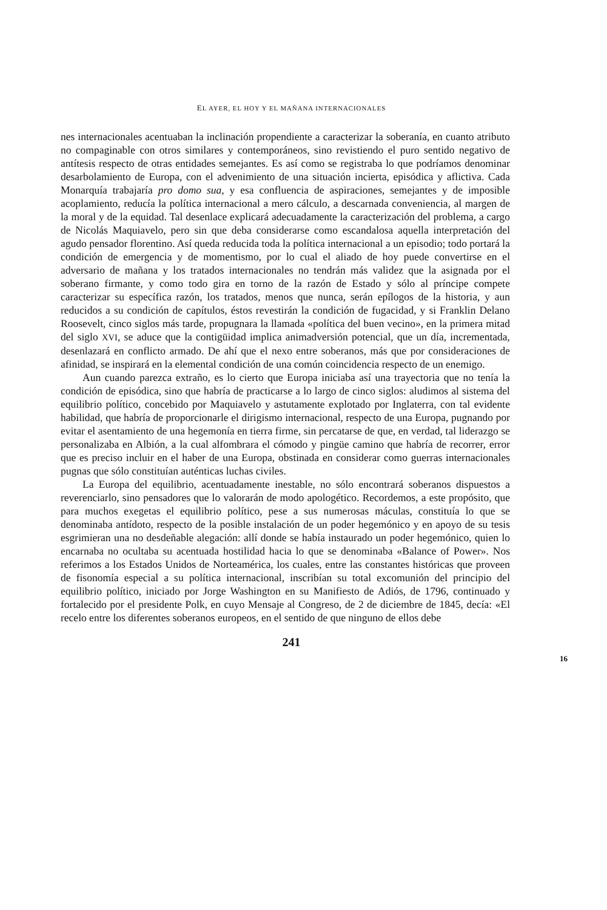EL AYER, EL HOY Y EL MAÑANA INTERNACIONALES
nes internacionales acentuaban la inclinación propendiente a caracterizar la soberanía, en cuanto atributo no compaginable con otros similares y contemporáneos, sino revistiendo el puro sentido negativo de antítesis respecto de otras entidades semejantes. Es así como se registraba lo que podríamos denominar desarbolamiento de Europa, con el advenimiento de una situación incierta, episódica y aflictiva. Cada Monarquía trabajaría pro domo sua, y esa confluencia de aspiraciones, semejantes y de imposible acoplamiento, reducía la política internacional a mero cálculo, a descarnada conveniencia, al margen de la moral y de la equidad. Tal desenlace explicará adecuadamente la caracterización del problema, a cargo de Nicolás Maquiavelo, pero sin que deba considerarse como escandalosa aquella interpretación del agudo pensador florentino. Así queda reducida toda la política internacional a un episodio; todo portará la condición de emergencia y de momentismo, por lo cual el aliado de hoy puede convertirse en el adversario de mañana y los tratados internacionales no tendrán más validez que la asignada por el soberano firmante, y como todo gira en torno de la razón de Estado y sólo al príncipe compete caracterizar su específica razón, los tratados, menos que nunca, serán epílogos de la historia, y aun reducidos a su condición de capítulos, éstos revestirán la condición de fugacidad, y si Franklin Delano Roosevelt, cinco siglos más tarde, propugnara la llamada «política del buen vecino», en la primera mitad del siglo XVI, se aduce que la contigüidad implica animadversión potencial, que un día, incrementada, desenlazará en conflicto armado. De ahí que el nexo entre soberanos, más que por consideraciones de afinidad, se inspirará en la elemental condición de una común coincidencia respecto de un enemigo.
Aun cuando parezca extraño, es lo cierto que Europa iniciaba así una trayectoria que no tenía la condición de episódica, sino que habría de practicarse a lo largo de cinco siglos: aludimos al sistema del equilibrio político, concebido por Maquiavelo y astutamente explotado por Inglaterra, con tal evidente habilidad, que habría de proporcionarle el dirigismo internacional, respecto de una Europa, pugnando por evitar el asentamiento de una hegemonía en tierra firme, sin percatarse de que, en verdad, tal liderazgo se personalizaba en Albión, a la cual alfombrara el cómodo y pingüe camino que habría de recorrer, error que es preciso incluir en el haber de una Europa, obstinada en considerar como guerras internacionales pugnas que sólo constituían auténticas luchas civiles.
La Europa del equilibrio, acentuadamente inestable, no sólo encontrará soberanos dispuestos a reverenciarlo, sino pensadores que lo valorarán de modo apologético. Recordemos, a este propósito, que para muchos exegetas el equilibrio político, pese a sus numerosas máculas, constituía lo que se denominaba antídoto, respecto de la posible instalación de un poder hegemónico y en apoyo de su tesis esgrimieran una no desdeñable alegación: allí donde se había instaurado un poder hegemónico, quien lo encarnaba no ocultaba su acentuada hostilidad hacia lo que se denominaba «Balance of Power». Nos referimos a los Estados Unidos de Norteamérica, los cuales, entre las constantes históricas que proveen de fisonomía especial a su política internacional, inscribían su total excomunión del principio del equilibrio político, iniciado por Jorge Washington en su Manifiesto de Adiós, de 1796, continuado y fortalecido por el presidente Polk, en cuyo Mensaje al Congreso, de 2 de diciembre de 1845, decía: «El recelo entre los diferentes soberanos europeos, en el sentido de que ninguno de ellos debe
241
16